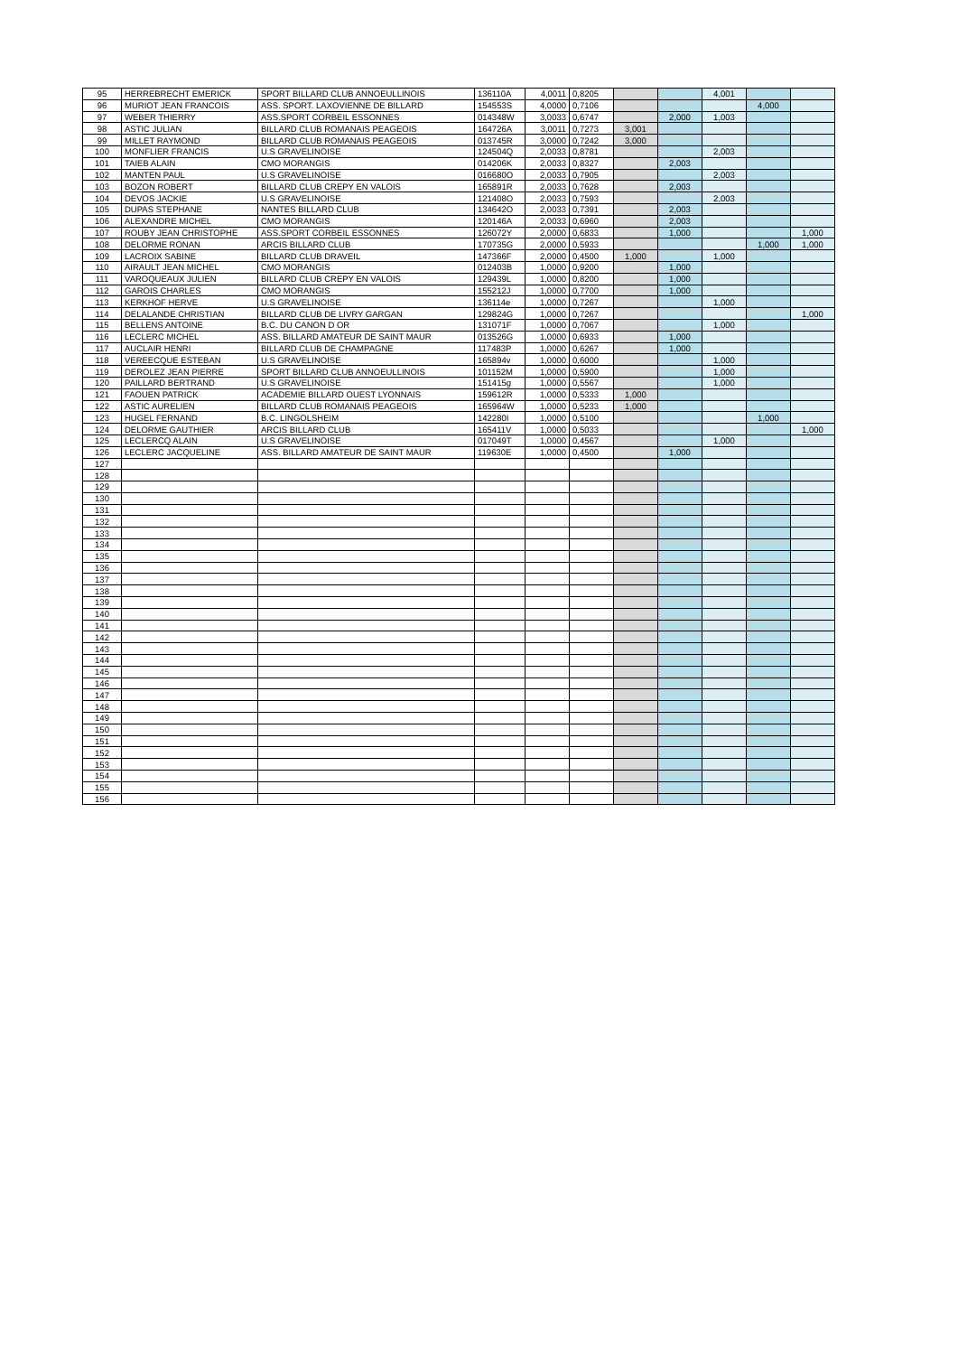| 95 | HERREBRECHT EMERICK | SPORT BILLARD CLUB ANNOEULLINOIS | 136110A | 4,0011 | 0,8205 | | | 4,001 | | |
| 96 | MURIOT JEAN FRANCOIS | ASS. SPORT. LAXOVIENNE DE BILLARD | 154553S | 4,0000 | 0,7106 | | | | 4,000 | |
| 97 | WEBER THIERRY | ASS.SPORT CORBEIL ESSONNES | 014348W | 3,0033 | 0,6747 | | 2,000 | 1,003 | | |
| 98 | ASTIC JULIAN | BILLARD CLUB ROMANAIS PEAGEOIS | 164726A | 3,0011 | 0,7273 | 3,001 | | | | |
| 99 | MILLET RAYMOND | BILLARD CLUB ROMANAIS PEAGEOIS | 013745R | 3,0000 | 0,7242 | 3,000 | | | | |
| 100 | MONFLIER FRANCIS | U.S GRAVELINOISE | 124504Q | 2,0033 | 0,8781 | | | 2,003 | | |
| 101 | TAIEB ALAIN | CMO MORANGIS | 014206K | 2,0033 | 0,8327 | | 2,003 | | | |
| 102 | MANTEN PAUL | U.S GRAVELINOISE | 016680O | 2,0033 | 0,7905 | | | 2,003 | | |
| 103 | BOZON ROBERT | BILLARD CLUB CREPY EN VALOIS | 165891R | 2,0033 | 0,7628 | | 2,003 | | | |
| 104 | DEVOS JACKIE | U.S GRAVELINOISE | 121408O | 2,0033 | 0,7593 | | | 2,003 | | |
| 105 | DUPAS STEPHANE | NANTES BILLARD CLUB | 134642O | 2,0033 | 0,7391 | | 2,003 | | | |
| 106 | ALEXANDRE MICHEL | CMO MORANGIS | 120146A | 2,0033 | 0,6960 | | 2,003 | | | |
| 107 | ROUBY JEAN CHRISTOPHE | ASS.SPORT CORBEIL ESSONNES | 126072Y | 2,0000 | 0,6833 | | 1,000 | | | 1,000 |
| 108 | DELORME RONAN | ARCIS BILLARD CLUB | 170735G | 2,0000 | 0,5933 | | | | 1,000 | 1,000 |
| 109 | LACROIX SABINE | BILLARD CLUB DRAVEIL | 147366F | 2,0000 | 0,4500 | 1,000 | | 1,000 | | |
| 110 | AIRAULT JEAN MICHEL | CMO MORANGIS | 012403B | 1,0000 | 0,9200 | | 1,000 | | | |
| 111 | VAROQUEAUX JULIEN | BILLARD CLUB CREPY EN VALOIS | 129439L | 1,0000 | 0,8200 | | 1,000 | | | |
| 112 | GAROIS CHARLES | CMO MORANGIS | 155212J | 1,0000 | 0,7700 | | 1,000 | | | |
| 113 | KERKHOF HERVE | U.S GRAVELINOISE | 136114e | 1,0000 | 0,7267 | | | 1,000 | | |
| 114 | DELALANDE CHRISTIAN | BILLARD CLUB DE LIVRY GARGAN | 129824G | 1,0000 | 0,7267 | | | | | 1,000 |
| 115 | BELLENS ANTOINE | B.C. DU CANON D OR | 131071F | 1,0000 | 0,7067 | | | 1,000 | | |
| 116 | LECLERC MICHEL | ASS. BILLARD AMATEUR DE SAINT MAUR | 013526G | 1,0000 | 0,6933 | | 1,000 | | | |
| 117 | AUCLAIR HENRI | BILLARD CLUB DE CHAMPAGNE | 117483P | 1,0000 | 0,6267 | | 1,000 | | | |
| 118 | VEREECQUE ESTEBAN | U.S GRAVELINOISE | 165894v | 1,0000 | 0,6000 | | | 1,000 | | |
| 119 | DEROLEZ JEAN PIERRE | SPORT BILLARD CLUB ANNOEULLINOIS | 101152M | 1,0000 | 0,5900 | | | 1,000 | | |
| 120 | PAILLARD BERTRAND | U.S GRAVELINOISE | 151415g | 1,0000 | 0,5567 | | | 1,000 | | |
| 121 | FAOUEN PATRICK | ACADEMIE BILLARD OUEST LYONNAIS | 159612R | 1,0000 | 0,5333 | 1,000 | | | | |
| 122 | ASTIC AURELIEN | BILLARD CLUB ROMANAIS PEAGEOIS | 165964W | 1,0000 | 0,5233 | 1,000 | | | | |
| 123 | HUGEL FERNAND | B.C. LINGOLSHEIM | 142280I | 1,0000 | 0,5100 | | | | 1,000 | |
| 124 | DELORME GAUTHIER | ARCIS BILLARD CLUB | 165411V | 1,0000 | 0,5033 | | | | | 1,000 |
| 125 | LECLERCQ ALAIN | U.S GRAVELINOISE | 017049T | 1,0000 | 0,4567 | | | 1,000 | | |
| 126 | LECLERC JACQUELINE | ASS. BILLARD AMATEUR DE SAINT MAUR | 119630E | 1,0000 | 0,4500 | | 1,000 | | | |
| 127 | | | | | | | | | | |
| 128 | | | | | | | | | | |
| 129 | | | | | | | | | | |
| 130 | | | | | | | | | | |
| 131 | | | | | | | | | | |
| 132 | | | | | | | | | | |
| 133 | | | | | | | | | | |
| 134 | | | | | | | | | | |
| 135 | | | | | | | | | | |
| 136 | | | | | | | | | | |
| 137 | | | | | | | | | | |
| 138 | | | | | | | | | | |
| 139 | | | | | | | | | | |
| 140 | | | | | | | | | | |
| 141 | | | | | | | | | | |
| 142 | | | | | | | | | | |
| 143 | | | | | | | | | | |
| 144 | | | | | | | | | | |
| 145 | | | | | | | | | | |
| 146 | | | | | | | | | | |
| 147 | | | | | | | | | | |
| 148 | | | | | | | | | | |
| 149 | | | | | | | | | | |
| 150 | | | | | | | | | | |
| 151 | | | | | | | | | | |
| 152 | | | | | | | | | | |
| 153 | | | | | | | | | | |
| 154 | | | | | | | | | | |
| 155 | | | | | | | | | | |
| 156 | | | | | | | | | | |